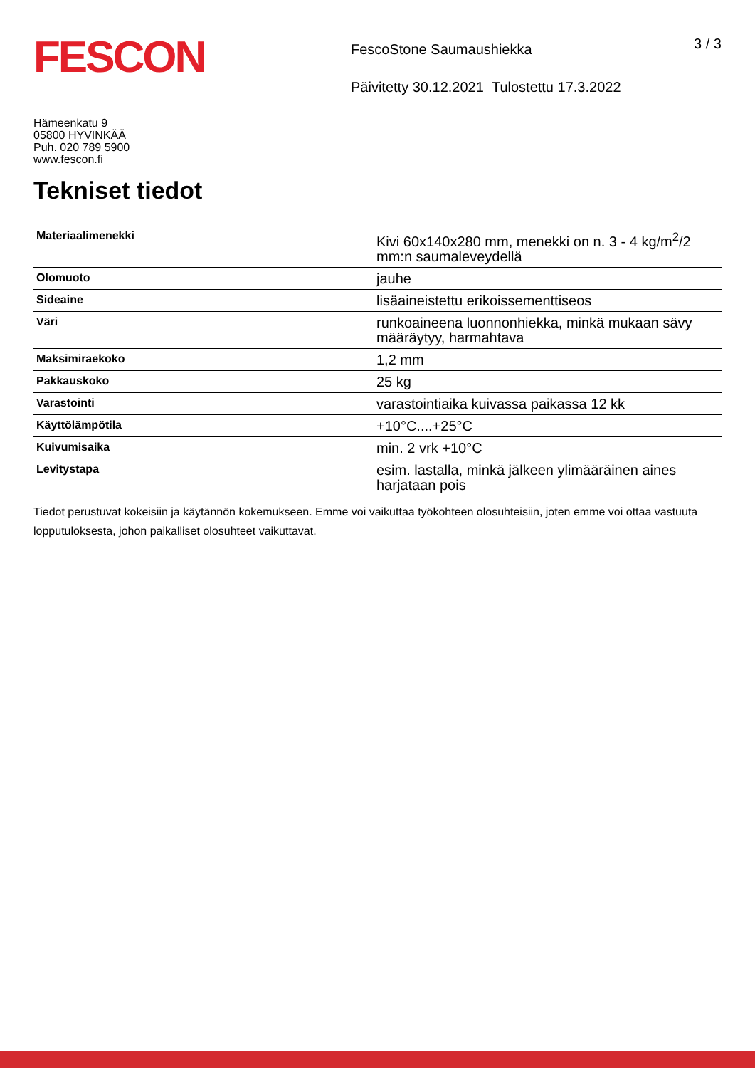FESCON
FescoStone Saumaushiekka
Päivitetty 30.12.2021 Tulostettu 17.3.2022
3 / 3
Hämeenkatu 9
05800 HYVINKÄÄ
Puh. 020 789 5900
www.fescon.fi
Tekniset tiedot
| Materiaalimenekki | Kivi 60x140x280 mm, menekki on n. 3 - 4 kg/m<sup>2</sup>/2 mm:n saumaleveydellä |
| Olomuoto | jauhe |
| Sideaine | lisäaineistettu erikoissementtiseos |
| Väri | runkoaineena luonnonhiekka, minkä mukaan sävy määräytyy, harmahtava |
| Maksimiraekoko | 1,2 mm |
| Pakkauskoko | 25 kg |
| Varastointi | varastointiaika kuivassa paikassa 12 kk |
| Käyttölämpötila | +10°C....+25°C |
| Kuivumisaika | min. 2 vrk +10°C |
| Levitystapa | esim. lastalla, minkä jälkeen ylimääräinen aines harjataan pois |
Tiedot perustuvat kokeisiin ja käytännön kokemukseen. Emme voi vaikuttaa työkohteen olosuhteisiin, joten emme voi ottaa vastuuta lopputuloksesta, johon paikalliset olosuhteet vaikuttavat.